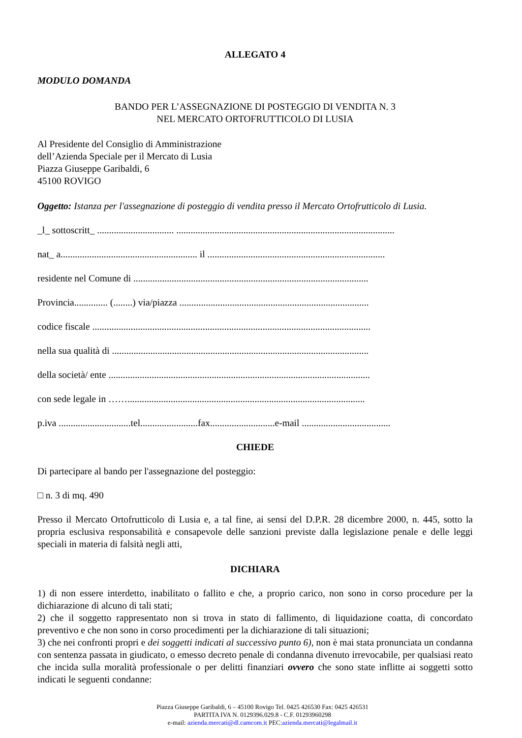ALLEGATO 4
MODULO DOMANDA
BANDO PER L’ASSEGNAZIONE DI POSTEGGIO DI VENDITA N. 3
NEL MERCATO ORTOFRUTTICOLO DI LUSIA
Al Presidente del Consiglio di Amministrazione
dell’Azienda Speciale per il Mercato di Lusia
Piazza Giuseppe Garibaldi, 6
45100 ROVIGO
Oggetto: Istanza per l'assegnazione di posteggio di vendita presso il Mercato Ortofrutticolo di Lusia.
_l_ sottoscritt_ ................................ ...........................................................................................
nat_ a......................................................... il ..........................................................................
residente nel Comune di ..................................................................................................
Provincia.............. (........) via/piazza ...............................................................................
codice fiscale ....................................................................................................................
nella sua qualità di ...........................................................................................................
della società/ ente .............................................................................................................
con sede legale in ……...................................................................................................
p.iva ..............................tel........................fax...........................e-mail .....................................
CHIEDE
Di partecipare al bando per l'assegnazione del posteggio:
□ n. 3 di mq. 490
Presso il Mercato Ortofrutticolo di Lusia e, a tal fine, ai sensi del D.P.R. 28 dicembre 2000, n. 445, sotto la propria esclusiva responsabilità e consapevole delle sanzioni previste dalla legislazione penale e delle leggi speciali in materia di falsità negli atti,
DICHIARA
1) di non essere interdetto, inabilitato o fallito e che, a proprio carico, non sono in corso procedure per la dichiarazione di alcuno di tali stati;
2) che il soggetto rappresentato non si trova in stato di fallimento, di liquidazione coatta, di concordato preventivo e che non sono in corso procedimenti per la dichiarazione di tali situazioni;
3) che nei confronti propri e dei soggetti indicati al successivo punto 6), non è mai stata pronunciata un condanna con sentenza passata in giudicato, o emesso decreto penale di condanna divenuto irrevocabile, per qualsiasi reato che incida sulla moralità professionale o per delitti finanziari ovvero che sono state inflitte ai soggetti sotto indicati le seguenti condanne:
Piazza Giuseppe Garibaldi, 6 – 45100 Rovigo Tel. 0425 426530 Fax: 0425 426531
PARTITA IVA N. 0129396.029.8 - C.F. 01293960298
e-mail: azienda.mercati@dl.camcom.it PEC:azienda.mercati@legalmail.it